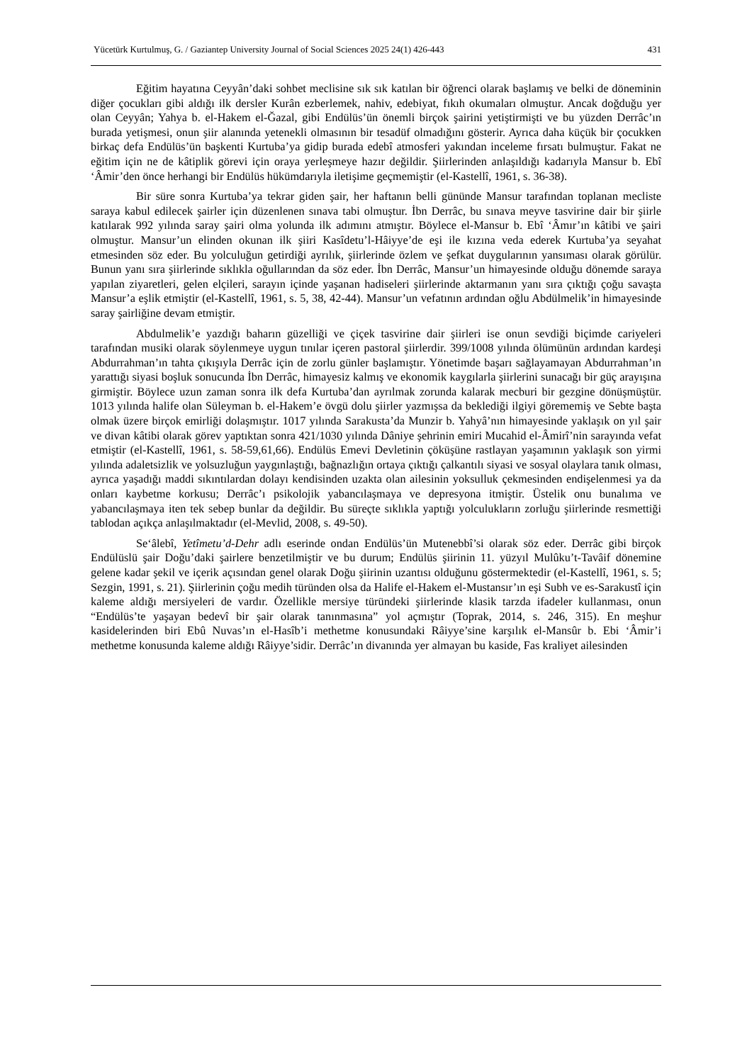Yücetürk Kurtulmuş, G. / Gaziantep University Journal of Social Sciences 2025 24(1) 426-443 431
Eğitim hayatına Ceyyân’daki sohbet meclisine sık sık katılan bir öğrenci olarak başlamış ve belki de döneminin diğer çocukları gibi aldığı ilk dersler Kurân ezberlemek, nahiv, edebiyat, fıkıh okumaları olmuştur. Ancak doğduğu yer olan Ceyyân; Yahya b. el-Hakem el-Ğazal, gibi Endülüs’ün önemli birçok şairini yetiştirmişti ve bu yüzden Derrâc’ın burada yetişmesi, onun şiir alanında yetenekli olmasının bir tesadüf olmadığını gösterir. Ayrıca daha küçük bir çocukken birkaç defa Endülüs’ün başkenti Kurtuba’ya gidip burada edebî atmosferi yakından inceleme fırsatı bulmuştur. Fakat ne eğitim için ne de kâtiplik görevi için oraya yerleşmeye hazır değildir. Şiirlerinden anlaşıldığı kadarıyla Mansur b. Ebî ‘Âmir’den önce herhangi bir Endülüs hükümdarıyla iletişime geçmemiştir (el-Kastellî, 1961, s. 36-38).
Bir süre sonra Kurtuba’ya tekrar giden şair, her haftanın belli gününde Mansur tarafından toplanan mecliste saraya kabul edilecek şairler için düzenlenen sınava tabi olmuştur. İbn Derrâc, bu sınava meyve tasvirine dair bir şiirle katılarak 992 yılında saray şairi olma yolunda ilk adımını atmıştır. Böylece el-Mansur b. Ebî ‘Âmır’ın kâtibi ve şairi olmuştur. Mansur’un elinden okunan ilk şiiri Kasîdetu’l-Hâiyye’de eşi ile kızına veda ederek Kurtuba’ya seyahat etmesinden söz eder. Bu yolculuğun getirdiği ayrılık, şiirlerinde özlem ve şefkat duygularının yansıması olarak görülür. Bunun yanı sıra şiirlerinde sıklıkla oğullarından da söz eder. İbn Derrâc, Mansur’un himayesinde olduğu dönemde saraya yapılan ziyaretleri, gelen elçileri, sarayın içinde yaşanan hadiseleri şiirlerinde aktarmanın yanı sıra çıktığı çoğu savaşta Mansur’a eşlik etmiştir (el-Kastellî, 1961, s. 5, 38, 42-44). Mansur’un vefatının ardından oğlu Abdülmelik’in himayesinde saray şairliğine devam etmiştir.
Abdulmelik’e yazdığı baharın güzelliği ve çiçek tasvirine dair şiirleri ise onun sevdiği biçimde cariyeleri tarafından musiki olarak söylenmeye uygun tınılar içeren pastoral şiirlerdir. 399/1008 yılında ölümünün ardından kardeşi Abdurrahman’ın tahta çıkışıyla Derrâc için de zorlu günler başlamıştır. Yönetimde başarı sağlayamayan Abdurrahman’ın yarattığı siyasi boşluk sonucunda İbn Derrâc, himayesiz kalmış ve ekonomik kaygılarla şiirlerini sunacağı bir güç arayışına girmiştir. Böylece uzun zaman sonra ilk defa Kurtuba’dan ayrılmak zorunda kalarak mecburi bir gezgine dönüşmüştür. 1013 yılında halife olan Süleyman b. el-Hakem’e övgü dolu şiirler yazmışsa da beklediği ilgiyi görememiş ve Sebte başta olmak üzere birçok emirliği dolaşmıştır. 1017 yılında Sarakusta’da Munzir b. Yahyâ’nın himayesinde yaklaşık on yıl şair ve divan kâtibi olarak görev yaptıktan sonra 421/1030 yılında Dâniye şehrinin emiri Mucahid el-Âmirî’nin sarayında vefat etmiştir (el-Kastellî, 1961, s. 58-59,61,66). Endülüs Emevi Devletinin çöküşüne rastlayan yaşamının yaklaşık son yirmi yılında adaletsizlik ve yolsuzluğun yaygınlaştığı, bağnazlığın ortaya çıktığı çalkantılı siyasi ve sosyal olaylara tanık olması, ayrıca yaşadığı maddi sıkıntılardan dolayı kendisinden uzakta olan ailesinin yoksulluk çekmesinden endişelenmesi ya da onları kaybetme korkusu; Derrâc’ı psikolojik yabancılaşmaya ve depresyona itmiştir. Üstelik onu bunalıma ve yabancılaşmaya iten tek sebep bunlar da değildir. Bu süreçte sıklıkla yaptığı yolculukların zorluğu şiirlerinde resmettiği tablodan açıkça anlaşılmaktadır (el-Mevlid, 2008, s. 49-50).
Se‘âlebî, Yetîmetu’d-Dehr adlı eserinde ondan Endülüs’ün Mutenebbî’si olarak söz eder. Derrâc gibi birçok Endülüslü şair Doğu’daki şairlere benzetilmiştir ve bu durum; Endülüs şiirinin 11. yüzyıl Mulûku’t-Tavâif dönemine gelene kadar şekil ve içerik açısından genel olarak Doğu şiirinin uzantısı olduğunu göstermektedir (el-Kastellî, 1961, s. 5; Sezgin, 1991, s. 21). Şiirlerinin çoğu medih türünden olsa da Halife el-Hakem el-Mustansır’ın eşi Subh ve es-Sarakustî için kaleme aldığı mersiyeleri de vardır. Özellikle mersiye türündeki şiirlerinde klasik tarzda ifadeler kullanması, onun “Endülüs’te yaşayan bedevî bir şair olarak tanınmasına” yol açmıştır (Toprak, 2014, s. 246, 315). En meşhur kasidelerinden biri Ebû Nuvas’ın el-Hasîb’i methetme konusundaki Râiyye’sine karşılık el-Mansûr b. Ebi ‘Âmir’i methetme konusunda kaleme aldığı Râiyye’sidir. Derrâc’ın divanında yer almayan bu kaside, Fas kraliyet ailesinden